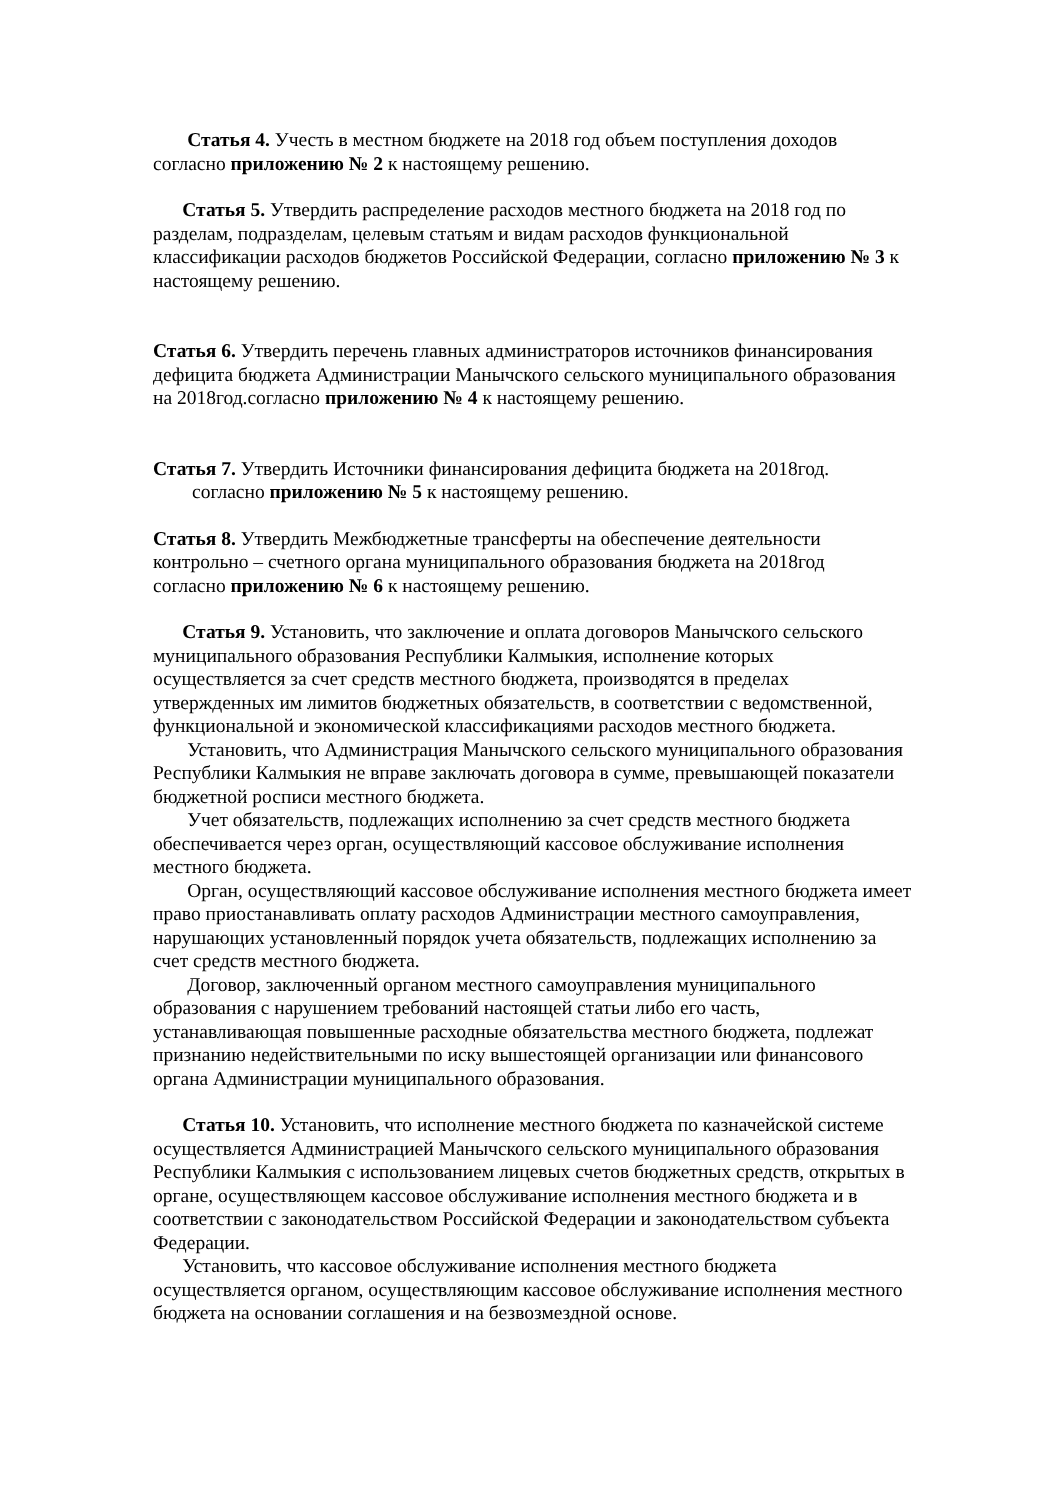Статья 4. Учесть в местном бюджете на 2018 год объем поступления доходов
согласно приложению № 2 к настоящему решению.
Статья 5. Утвердить распределение расходов местного бюджета на 2018 год по
разделам, подразделам, целевым статьям и видам расходов функциональной
классификации расходов бюджетов Российской Федерации, согласно приложению № 3 к
настоящему решению.
Статья 6. Утвердить перечень главных администраторов источников финансирования
дефицита бюджета Администрации Манычского сельского муниципального образования
на 2018год.согласно приложению № 4 к настоящему решению.
Статья 7. Утвердить Источники финансирования дефицита бюджета на 2018год.
согласно приложению № 5 к настоящему решению.
Статья 8. Утвердить Межбюджетные трансферты на обеспечение деятельности
контрольно – счетного органа муниципального образования бюджета на 2018год
согласно приложению № 6 к настоящему решению.
Статья 9. Установить, что заключение и оплата договоров Манычского сельского
муниципального образования Республики Калмыкия, исполнение которых
осуществляется за счет средств местного бюджета, производятся в пределах
утвержденных им лимитов бюджетных обязательств, в соответствии с ведомственной,
функциональной и экономической классификациями расходов местного бюджета.
Установить, что Администрация Манычского сельского муниципального образования
Республики Калмыкия не вправе заключать договора в сумме, превышающей показатели
бюджетной росписи местного бюджета.
Учет обязательств, подлежащих исполнению за счет средств местного бюджета
обеспечивается через орган, осуществляющий кассовое обслуживание исполнения
местного бюджета.
Орган, осуществляющий кассовое обслуживание исполнения местного бюджета имеет
право приостанавливать оплату расходов Администрации местного самоуправления,
нарушающих установленный порядок учета обязательств, подлежащих исполнению за
счет средств местного бюджета.
Договор, заключенный органом местного самоуправления муниципального
образования с нарушением требований настоящей статьи либо его часть,
устанавливающая повышенные расходные обязательства местного бюджета, подлежат
признанию недействительными по иску вышестоящей организации или финансового
органа Администрации муниципального образования.
Статья 10. Установить, что исполнение местного бюджета по казначейской системе
осуществляется Администрацией Манычского сельского муниципального образования
Республики Калмыкия с использованием лицевых счетов бюджетных средств, открытых в
органе, осуществляющем кассовое обслуживание исполнения местного бюджета и в
соответствии с законодательством Российской Федерации и законодательством субъекта
Федерации.
Установить, что кассовое обслуживание исполнения местного бюджета
осуществляется органом, осуществляющим кассовое обслуживание исполнения местного
бюджета на основании соглашения и на безвозмездной основе.